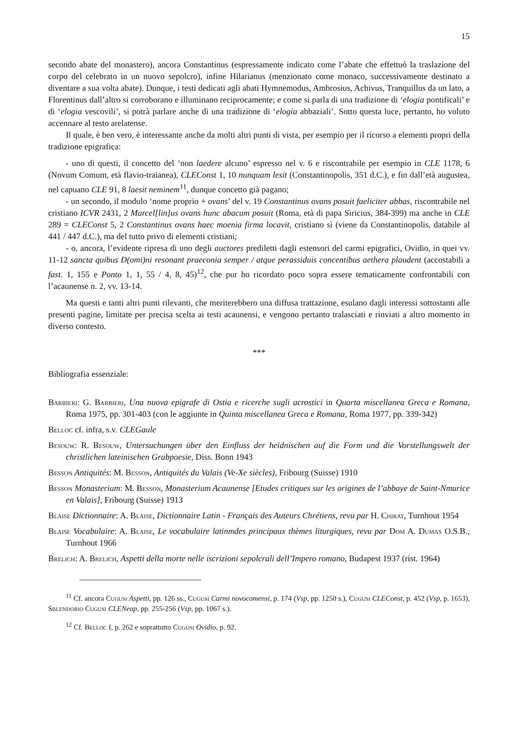15
secondo abate del monastero), ancora Constantinus (espressamente indicato come l’abate che effettuò la traslazione del corpo del celebrato in un nuovo sepolcro), infine Hilarianus (menzionato come monaco, successivamente destinato a diventare a sua volta abate). Dunque, i testi dedicati agli abati Hymnemodus, Ambrosius, Achivus, Tranquillus da un lato, a Florentinus dall’altro si corroborano e illuminano reciprocamente; e come si parla di una tradizione di ‘elogia pontificali’ e di ‘elogia vescovili’, si potrà parlare anche di una tradizione di ‘elogia abbaziali’. Sotto questa luce, pertanto, ho voluto accennare al testo arelatense.
Il quale, è ben vero, è interessante anche da molti altri punti di vista, per esempio per il ricorso a elementi propri della tradizione epigrafica:
- uno di questi, il concetto del ‘non laedere alcuno’ espresso nel v. 6 e riscontrabile per esempio in CLE 1178, 6 (Novum Comum, età flavio-traianea), CLEConst 1, 10 nunquam lesit (Constantinopolis, 351 d.C.), e fin dall’età augustea, nel capuano CLE 91, 8 laesit neminem<sup>11</sup>, dunque concetto già pagano;
- un secondo, il modulo ‘nome proprio + ovans’ del v. 19 Constantinus ovans posuit faeliciter abbas, riscontrabile nel cristiano ICVR 2431, 2 Marcel[lin]us ovans hunc abacum posuit (Roma, età di papa Siricius, 384-399) ma anche in CLE 289 = CLEConst 5, 2 Constantinus ovans haec moenia firma locavit, cristiano sì (viene da Constantinopolis, databile al 441 / 447 d.C.), ma del tutto privo di elementi cristiani;
- o, ancora, l’evidente ripresa di uno degli auctores prediletti dagli estensori del carmi epigrafici, Ovidio, in quei vv. 11-12 sancta quibus D(omi)ni resonant praeconia semper / atque perassiduis concentibus aethera plaudent (accostabili a fast. 1, 155 e Ponto 1, 1, 55 / 4, 8, 45)<sup>12</sup>, che pur ho ricordato poco sopra essere tematicamente confrontabili con l’acaunense n. 2, vv. 13-14.
Ma questi e tanti altri punti rilevanti, che meriterebbero una diffusa trattazione, esulano dagli interessi sottostanti alle presenti pagine, limitate per precisa scelta ai testi acaunensi, e vengono pertanto tralasciati e rinviati a altro momento in diverso contesto.
***
Bibliografia essenziale:
Barbieri: G. Barbieri, Una nuova epigrafe di Ostia e ricerche sugli acrostici in Quarta miscellanea Greca e Romana, Roma 1975, pp. 301-403 (con le aggiunte in Quinta miscellanea Greca e Romana, Roma 1977, pp. 339-342)
Belloc cf. infra, s.v. CLEGaule
Besouw: R. Besouw, Untersuchungen über den Einfluss der heidnischen auf die Form und die Vorstellungswelt der christlichen lateinischen Grabpoesie, Diss. Bonn 1943
Besson Antiquités: M. Besson, Antiquités du Valais (Ve-Xe siècles), Fribourg (Suisse) 1910
Besson Monasterium: M. Besson, Monasterium Acaunense [Etudes critiques sur les origines de l’abbaye de Saint-Nmurice en Valais], Fribourg (Suisse) 1913
Blaise Dictionnaire: A. Blaise, Dictionnaire Latin - Français des Auteurs Chrétiens, revu par H. Chirat, Turnhout 1954
Blaise Vocabulaire: A. Blaise, Le vocabulaire latinmdes principaux thèmes liturgiques, revu par Dom A. Dumas O.S.B., Turnhout 1966
Brelich: A. Brelich, Aspetti della morte nelle iscrizioni sepolcrali dell’Impero romano, Budapest 1937 (rist. 1964)
<sup>11</sup> Cf. ancora Cugusi Aspetti, pp. 126 ss., Cugusi Carmi novocomensi, p. 174 (Vsp, pp. 1250 s.), Cugusi CLEConst, p. 452 (Vsp, p. 1653), Sblendorio Cugusi CLENeap, pp. 255-256 (Vsp, pp. 1067 s.).
<sup>12</sup> Cf. Belloc I, p. 262 e soprattutto Cugusi Ovidio, p. 92.